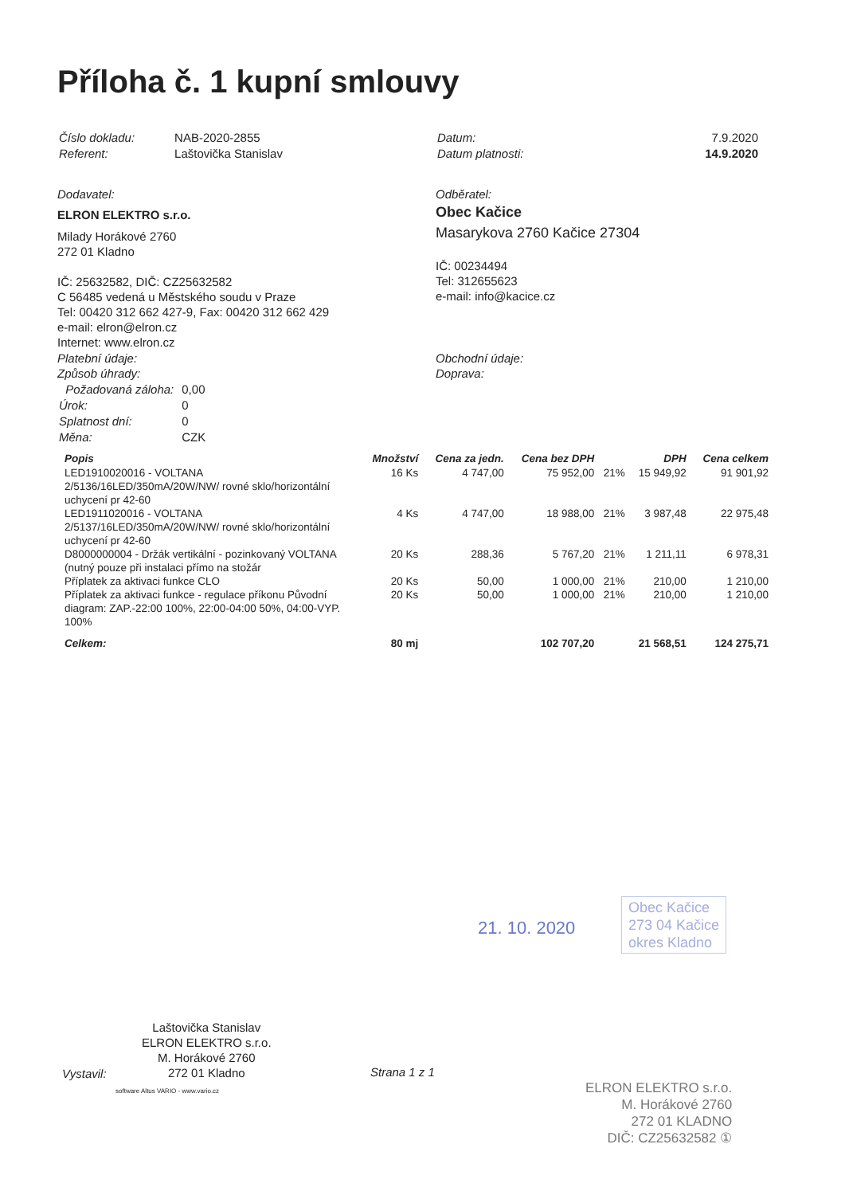Příloha č. 1 kupní smlouvy
| Číslo dokladu: | NAB-2020-2855 |
| Referent: | Laštovička Stanislav |
| Datum: | 7.9.2020 |
| Datum platnosti: | 14.9.2020 |
Dodavatel:
ELRON ELEKTRO s.r.o.
Milady Horákové 2760
272 01 Kladno
IČ: 25632582, DIČ: CZ25632582
C 56485 vedená u Městského soudu v Praze
Tel: 00420 312 662 427-9, Fax: 00420 312 662 429
e-mail: elron@elron.cz
Internet: www.elron.cz
Odběratel:
Obec Kačice
Masarykova 2760 Kačice 27304
IČ: 00234494
Tel: 312655623
e-mail: info@kacice.cz
Platební údaje:
Způsob úhrady:
| Požadovaná záloha: | 0,00 |
| Úrok: | 0 |
| Splatnost dní: | 0 |
| Měna: | CZK |
Obchodní údaje:
Doprava:
| Popis | Množství | Cena za jedn. | Cena bez DPH | | DPH | Cena celkem |
| --- | --- | --- | --- | --- | --- | --- |
| LED1910020016 - VOLTANA 2/5136/16LED/350mA/20W/NW/ rovné sklo/horizontální uchycení pr 42-60 | 16 Ks | 4 747,00 | 75 952,00 | 21% | 15 949,92 | 91 901,92 |
| LED1911020016 - VOLTANA 2/5137/16LED/350mA/20W/NW/ rovné sklo/horizontální uchycení pr 42-60 | 4 Ks | 4 747,00 | 18 988,00 | 21% | 3 987,48 | 22 975,48 |
| D8000000004 - Držák vertikální - pozinkovaný VOLTANA (nutný pouze při instalaci přímo na stožár | 20 Ks | 288,36 | 5 767,20 | 21% | 1 211,11 | 6 978,31 |
| Příplatek za aktivaci funkce CLO | 20 Ks | 50,00 | 1 000,00 | 21% | 210,00 | 1 210,00 |
| Příplatek za aktivaci funkce - regulace příkonu Původní diagram: ZAP.-22:00 100%, 22:00-04:00 50%, 04:00-VYP. 100% | 20 Ks | 50,00 | 1 000,00 | 21% | 210,00 | 1 210,00 |
| Celkem: | 80 mj | | 102 707,20 | | 21 568,51 | 124 275,71 |
21. 10. 2020
Obec Kačice
273 04 Kačice
okres Kladno
Vystavil:
Laštovička Stanislav
ELRON ELEKTRO s.r.o.
M. Horákové 2760
272 01 Kladno
Strana 1 z 1
software Altus VARIO - www.vario.cz
ELRON ELEKTRO s.r.o.
M. Horákové 2760
272 01 KLADNO
DIČ: CZ25632582 ①